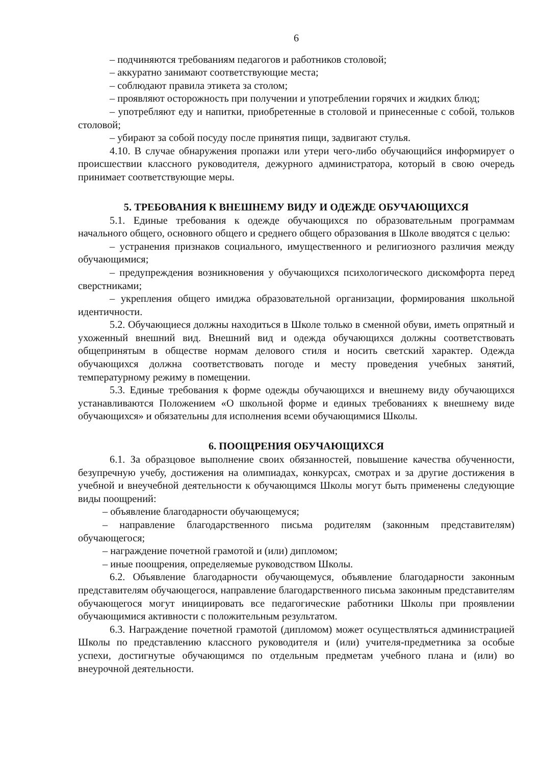6
– подчиняются требованиям педагогов и работников столовой;
– аккуратно занимают соответствующие места;
– соблюдают правила этикета за столом;
– проявляют осторожность при получении и употреблении горячих и жидких блюд;
– употребляют еду и напитки, приобретенные в столовой и принесенные с собой, тольков столовой;
– убирают за собой посуду после принятия пищи, задвигают стулья.
4.10. В случае обнаружения пропажи или утери чего-либо обучающийся информирует о происшествии классного руководителя, дежурного администратора, который в свою очередь принимает соответствующие меры.
5. ТРЕБОВАНИЯ К ВНЕШНЕМУ ВИДУ И ОДЕЖДЕ ОБУЧАЮЩИХСЯ
5.1. Единые требования к одежде обучающихся по образовательным программам начального общего, основного общего и среднего общего образования в Школе вводятся с целью:
– устранения признаков социального, имущественного и религиозного различия между обучающимися;
– предупреждения возникновения у обучающихся психологического дискомфорта перед сверстниками;
– укрепления общего имиджа образовательной организации, формирования школьной идентичности.
5.2. Обучающиеся должны находиться в Школе только в сменной обуви, иметь опрятный и ухоженный внешний вид. Внешний вид и одежда обучающихся должны соответствовать общепринятым в обществе нормам делового стиля и носить светский характер. Одежда обучающихся должна соответствовать погоде и месту проведения учебных занятий, температурному режиму в помещении.
5.3. Единые требования к форме одежды обучающихся и внешнему виду обучающихся устанавливаются Положением «О школьной форме и единых требованиях к внешнему виде обучающихся» и обязательны для исполнения всеми обучающимися Школы.
6. ПООЩРЕНИЯ ОБУЧАЮЩИХСЯ
6.1. За образцовое выполнение своих обязанностей, повышение качества обученности, безупречную учебу, достижения на олимпиадах, конкурсах, смотрах и за другие достижения в учебной и внеучебной деятельности к обучающимся Школы могут быть применены следующие виды поощрений:
– объявление благодарности обучающемуся;
– направление благодарственного письма родителям (законным представителям) обучающегося;
– награждение почетной грамотой и (или) дипломом;
– иные поощрения, определяемые руководством Школы.
6.2. Объявление благодарности обучающемуся, объявление благодарности законным представителям обучающегося, направление благодарственного письма законным представителям обучающегося могут инициировать все педагогические работники Школы при проявлении обучающимися активности с положительным результатом.
6.3. Награждение почетной грамотой (дипломом) может осуществляться администрацией Школы по представлению классного руководителя и (или) учителя-предметника за особые успехи, достигнутые обучающимся по отдельным предметам учебного плана и (или) во внеурочной деятельности.